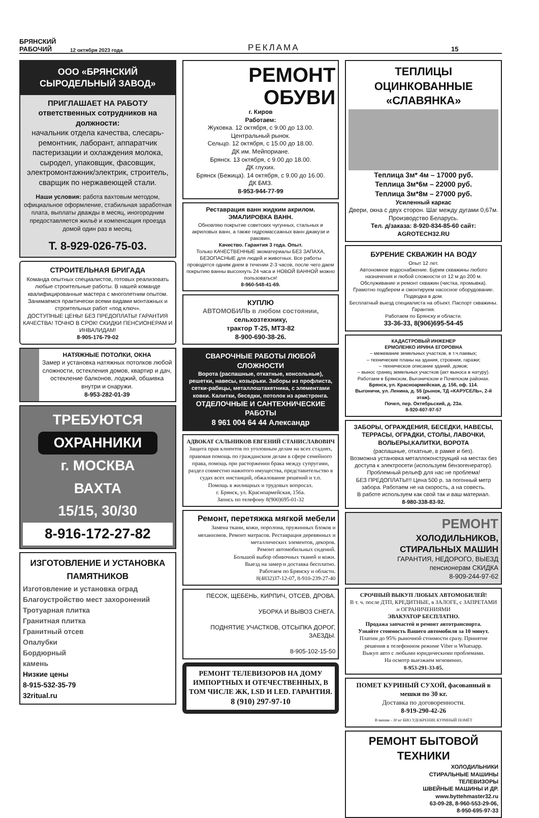БРЯНСКИЙ РАБОЧИЙ
12 октября 2023 года
РЕКЛАМА
15
ООО «БРЯНСКИЙ СЫРОДЕЛЬНЫЙ ЗАВОД»
ПРИГЛАШАЕТ НА РАБОТУ
ответственных сотрудников на должности:
начальник отдела качества, слесарь-ремонтник, лаборант, аппаратчик пастеризации и охлаждения молока, сыродел, упаковщик, фасовщик, электромонтажник/электрик, строитель, сварщик по нержавеющей стали.
Наши условия: работа вахтовым методом, официальное оформление, стабильная заработная плата, выплаты дважды в месяц, иногородним предоставляется жильё и компенсация проезда домой один раз в месяц.
Т. 8-929-026-75-03.
СТРОИТЕЛЬНАЯ БРИГАДА
Команда опытных специалистов, готовых реализовать любые строительные работы. В нашей команде квалифицированные мастера с многолетним опытом. Занимаемся практически всеми видами монтажных и строительных работ «под ключ».
ДОСТУПНЫЕ ЦЕНЫ! БЕЗ ПРЕДОПЛАТЫ! ГАРАНТИЯ КАЧЕСТВА! ТОЧНО В СРОК! СКИДКИ ПЕНСИОНЕРАМ И ИНВАЛИДАМ!
8-905-176-79-02
НАТЯЖНЫЕ ПОТОЛКИ, ОКНА
Замер и установка натяжных потолков любой сложности, остекления домов, квартир и дач, остекление балконов, лоджий, обшивка внутри и снаружи.
8-953-282-01-39
ТРЕБУЮТСЯ
ОХРАННИКИ
г. МОСКВА
ВАХТА
15/15, 30/30
8-916-172-27-82
ИЗГОТОВЛЕНИЕ И УСТАНОВКА ПАМЯТНИКОВ
Изготовление и установка оград
Благоустройство мест захоронений
Тротуарная плитка
Гранитная плитка
Гранитный отсев
Опалубки
Бордюрный
камень
Низкие цены
8-915-532-35-79
32ritual.ru
РЕМОНТ
ОБУВИ
г. Киров
Работаем:
Жуковка. 12 октября, с 9.00 до 13.00.
Центральный рынок.
Сельцо. 12 октября, с 15.00 до 18.00.
ДК им. Мейпориане.
Брянск. 13 октября, с 9.00 до 18.00.
ДК глухих.
Брянск (Бежица). 14 октября, с 9.00 до 16.00.
ДК БМЗ.
8-953-944-77-99
Реставрация ванн жидким акрилом. ЭМАЛИРОВКА ВАНН.
Обновляю покрытие советских чугунных, стальных и акриловых ванн, а также гидромассажных ванн джакузи и раковин.
Качество. Гарантия 3 года. Опыт.
Только КАЧЕСТВЕННЫЕ экоматериалы БЕЗ ЗАПАХА, БЕЗОПАСНЫЕ для людей и животных. Все работы проводятся одним днем в течении 2-3 часов, после чего даем покрытию ванны высохнуть 24 часа и НОВОЙ ВАННОЙ можно пользоваться!
8-960-548-41-69.
КУПЛЮ
АВТОМОБИЛЬ в любом состоянии,
сельхозтехнику,
трактор Т-25, МТЗ-82
8-900-690-38-26.
СВАРОЧНЫЕ РАБОТЫ ЛЮБОЙ СЛОЖНОСТИ
Ворота (распашные, откатные, консольные), решетки, навесы, козырьки. Заборы из профлиста, сетки-рабицы, металлоштакетника, с элементами ковки. Калитки, беседки, потолок из армстронга.
ОТДЕЛОЧНЫЕ И САНТЕХНИЧЕСКИЕ РАБОТЫ
8 961 004 64 44 Александр
АДВОКАТ САЛЬНИКОВ ЕВГЕНИЙ СТАНИСЛАВОВИЧ
Защита прав клиентов по уголовным делам на всех стадиях, правовая помощь по гражданским делам в сфере семейного права, помощь при расторжении брака между супругами, раздел совместно нажитого имущества, представительство в судах всех инстанций, обжалование решений и т.п.
Помощь в жилищных и трудовых вопросах.
г. Брянск, ул. Красноармейская, 156а.
Запись по телефону 8(900)695-01-32
Ремонт, перетяжка мягкой мебели
Замена ткани, кожи, поролона, пружинных блоков и механизмов. Ремонт матрасов. Реставрация деревянных и металлических элементов, декоров.
Ремонт автомобильных сидений.
Большой выбор обивочных тканей и кожи.
Выезд на замер и доставка бесплатно.
Работаем по Брянску и области.
8(4832)37-12-07, 8-910-239-27-40
ПЕСОК, ЩЕБЕНЬ, КИРПИЧ, ОТСЕВ, ДРОВА.
УБОРКА И ВЫВОЗ СНЕГА.
ПОДНЯТИЕ УЧАСТКОВ, ОТСЫПКА ДОРОГ, ЗАЕЗДЫ.
8-905-102-15-50
РЕМОНТ ТЕЛЕВИЗОРОВ НА ДОМУ ИМПОРТНЫХ И ОТЕЧЕСТВЕННЫХ, В ТОМ ЧИСЛЕ ЖК, LSD И LED. ГАРАНТИЯ.
8 (910) 297-97-10
ТЕПЛИЦЫ ОЦИНКОВАННЫЕ «СЛАВЯНКА»
Теплица 3м* 4м – 17000 руб.
Теплица 3м*6м – 22000 руб.
Теплица 3м*8м – 27000 руб.
Усиленный каркас
Двери, окна с двух сторон. Шаг между дугами 0,67м.
Производство Беларусь.
Тел. д/заказа: 8-920-834-85-60 сайт: AGROTECH32.RU
БУРЕНИЕ СКВАЖИН НА ВОДУ
Опыт 12 лет.
Автономное водоснабжение. Бурим скважины любого назначения и любой сложности от 12 м до 200 м.
Обслуживание и ремонт скважин (чистка, промывка).
Грамотно подберем и смонтируем насосное оборудование.
Подводка в дом.
Бесплатный выезд специалиста на объект. Паспорт скважины.
Гарантия.
Работаем по Брянску и области.
33-36-33, 8(906)695-54-45
КАДАСТРОВЫЙ ИНЖЕНЕР
ЕРМОЛЕНКО ИРИНА ЕГОРОВНА
– межевание земельных участков, в т.ч.паевых;
– технические планы на здания, строения, гаражи;
– техническое описание зданий, домов;
– вынос границ земельных участков (акт выноса в натуру).
Работаем в Брянском, Выгоничском и Почепском районах.
Брянск, ул. Красноармейская, д. 156, оф. 114.
Выгоничи, ул. Ленина, д. 55 (рынок, ТД «КАРУСЕЛЬ», 2-й этаж).
Почеп, пер. Октябрьский, д. 23а.
8-920-607-97-57
ЗАБОРЫ, ОГРАЖДЕНИЯ, БЕСЕДКИ, НАВЕСЫ, ТЕРРАСЫ, ОГРАДКИ, СТОЛЫ, ЛАВОЧКИ, ВОЛЬЕРЫ,КАЛИТКИ, ВОРОТА
(распашные, откатные, в рамке и без).
Возможна установка металлоконструкций на местах без доступа к электросети (используем бензогенератор).
Проблемный рельеф для нас не проблема!
БЕЗ ПРЕДОПЛАТЫ!!! Цена 500 р. за погонный метр забора. Работаем не на скорость, а на совесть.
В работе используем как свой так и ваш материал.
8-980-338-83-92.
РЕМОНТ
ХОЛОДИЛЬНИКОВ,
СТИРАЛЬНЫХ МАШИН
ГАРАНТИЯ, НЕДОРОГО, ВЫЕЗД
пенсионерам СКИДКА
8-909-244-97-62
СРОЧНЫЙ ВЫКУП ЛЮБЫХ АВТОМОБИЛЕЙ!
В т. ч. после ДТП, КРЕДИТНЫЕ, в ЗАЛОГЕ, с ЗАПРЕТАМИ и ОГРАНИЧЕНИЯМИ
ЭВАКУАТОР БЕСПЛАТНО.
Продажа запчастей и ремонт автотранспорта.
Узнайте стоимость Вашего автомобиля за 10 минут.
Платим до 95% рыночной стоимости сразу. Принятие решения в телефонном режиме Viber и Whatsapp.
Выкуп авто с любыми юридическими проблемами.
На осмотр выезжаем мгновенно.
8-953-291-33-05.
ПОМЕТ КУРИНЫЙ СУХОЙ, фасованный в мешки по 30 кг.
Доставка по договоренности.
8-919-290-42-26
В мешке - 30 кг БИО УДОБРЕНИЕ КУРИНЫЙ ПОМЁТ
РЕМОНТ БЫТОВОЙ ТЕХНИКИ
ХОЛОДИЛЬНИКИ
СТИРАЛЬНЫЕ МАШИНЫ
ТЕЛЕВИЗОРЫ
ШВЕЙНЫЕ МАШИНЫ И ДР.
www.byttehmaster32.ru
63-09-28, 8-960-553-29-06,
8-950-695-97-33